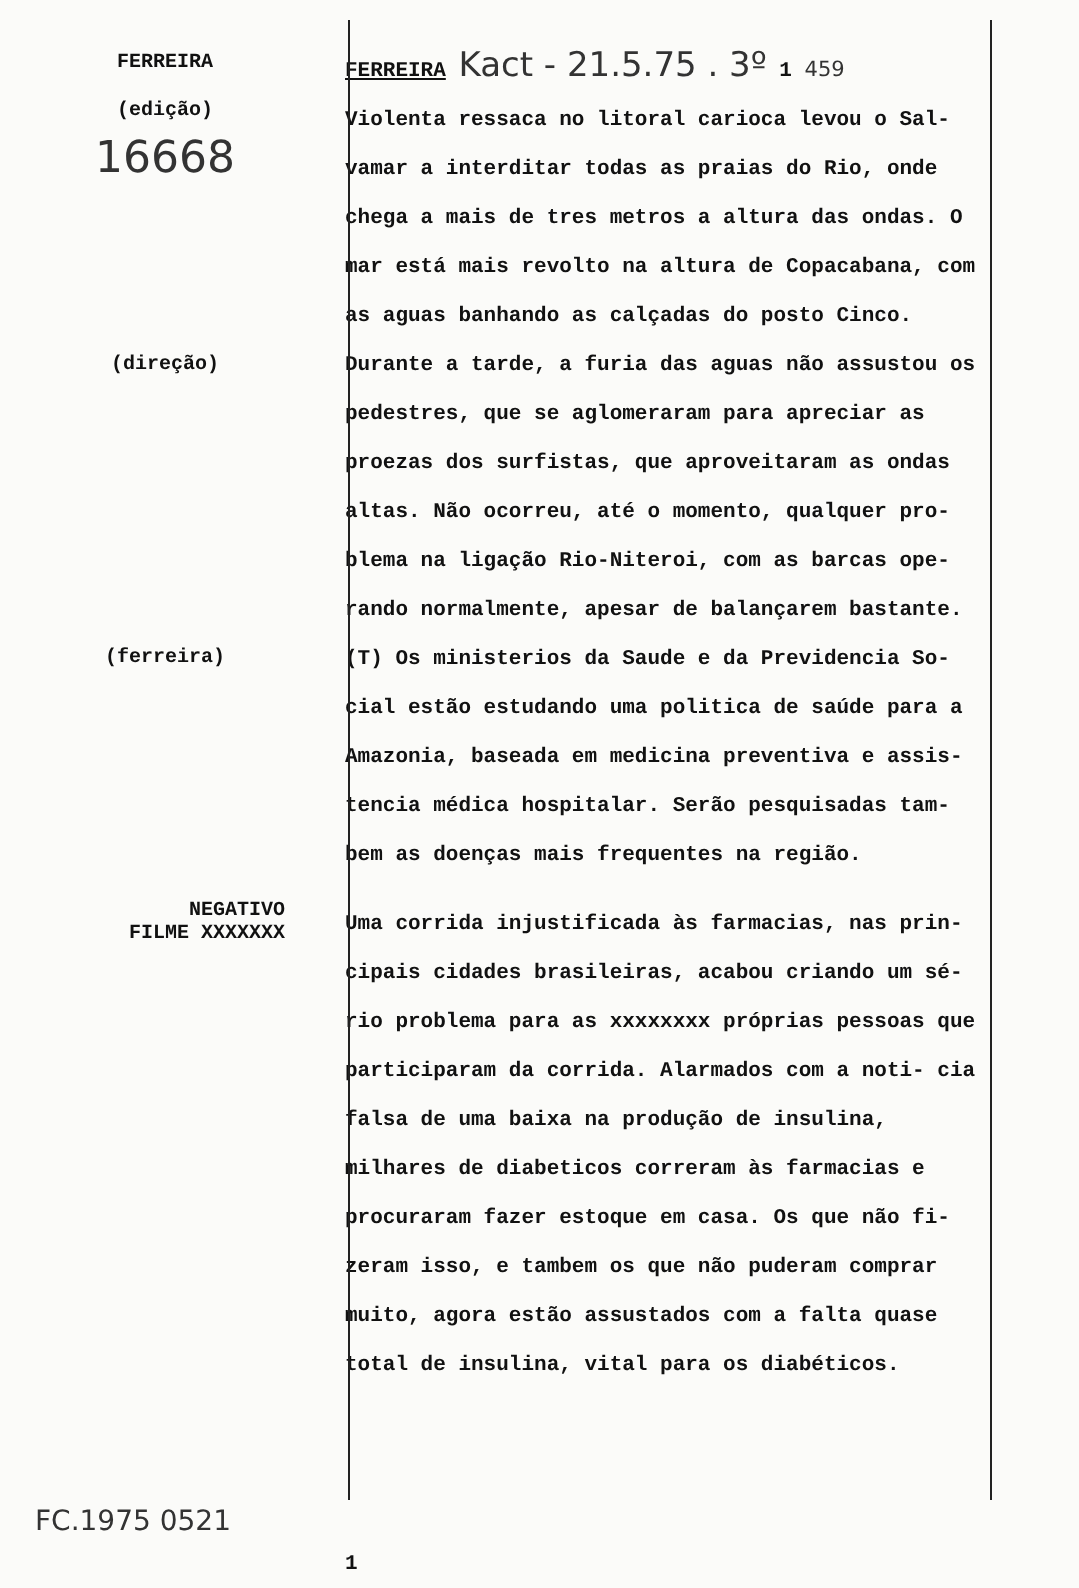FERREIRA
(edição)
16668
(direção)
(ferreira)
NEGATIVO
FILME XXXXXXX
FC.1975 0521
FERREIRA Kact - 21.5.75 . 3º 1 459
Violenta ressaca no litoral carioca levou o Sal- vamar a interditar todas as praias do Rio, onde chega a mais de tres metros a altura das ondas. O mar está mais revolto na altura de Copacabana, com as aguas banhando as calçadas do posto Cinco. Durante a tarde, a furia das aguas não assustou os pedestres, que se aglomeraram para apreciar as proezas dos surfistas, que aproveitaram as ondas altas. Não ocorreu, até o momento, qualquer pro- blema na ligação Rio-Niteroi, com as barcas ope- rando normalmente, apesar de balançarem bastante. (T) Os ministerios da Saude e da Previdencia So- cial estão estudando uma politica de saúde para a Amazonia, baseada em medicina preventiva e assis- tencia médica hospitalar. Serão pesquisadas tam- bem as doenças mais frequentes na região.
Uma corrida injustificada às farmacias, nas prin- cipais cidades brasileiras, acabou criando um sé- rio problema para as xxxxxxxx próprias pessoas que participaram da corrida. Alarmados com a noti- cia falsa de uma baixa na produção de insulina, milhares de diabeticos correram às farmacias e procuraram fazer estoque em casa. Os que não fi- zeram isso, e tambem os que não puderam comprar muito, agora estão assustados com a falta quase total de insulina, vital para os diabéticos.
1